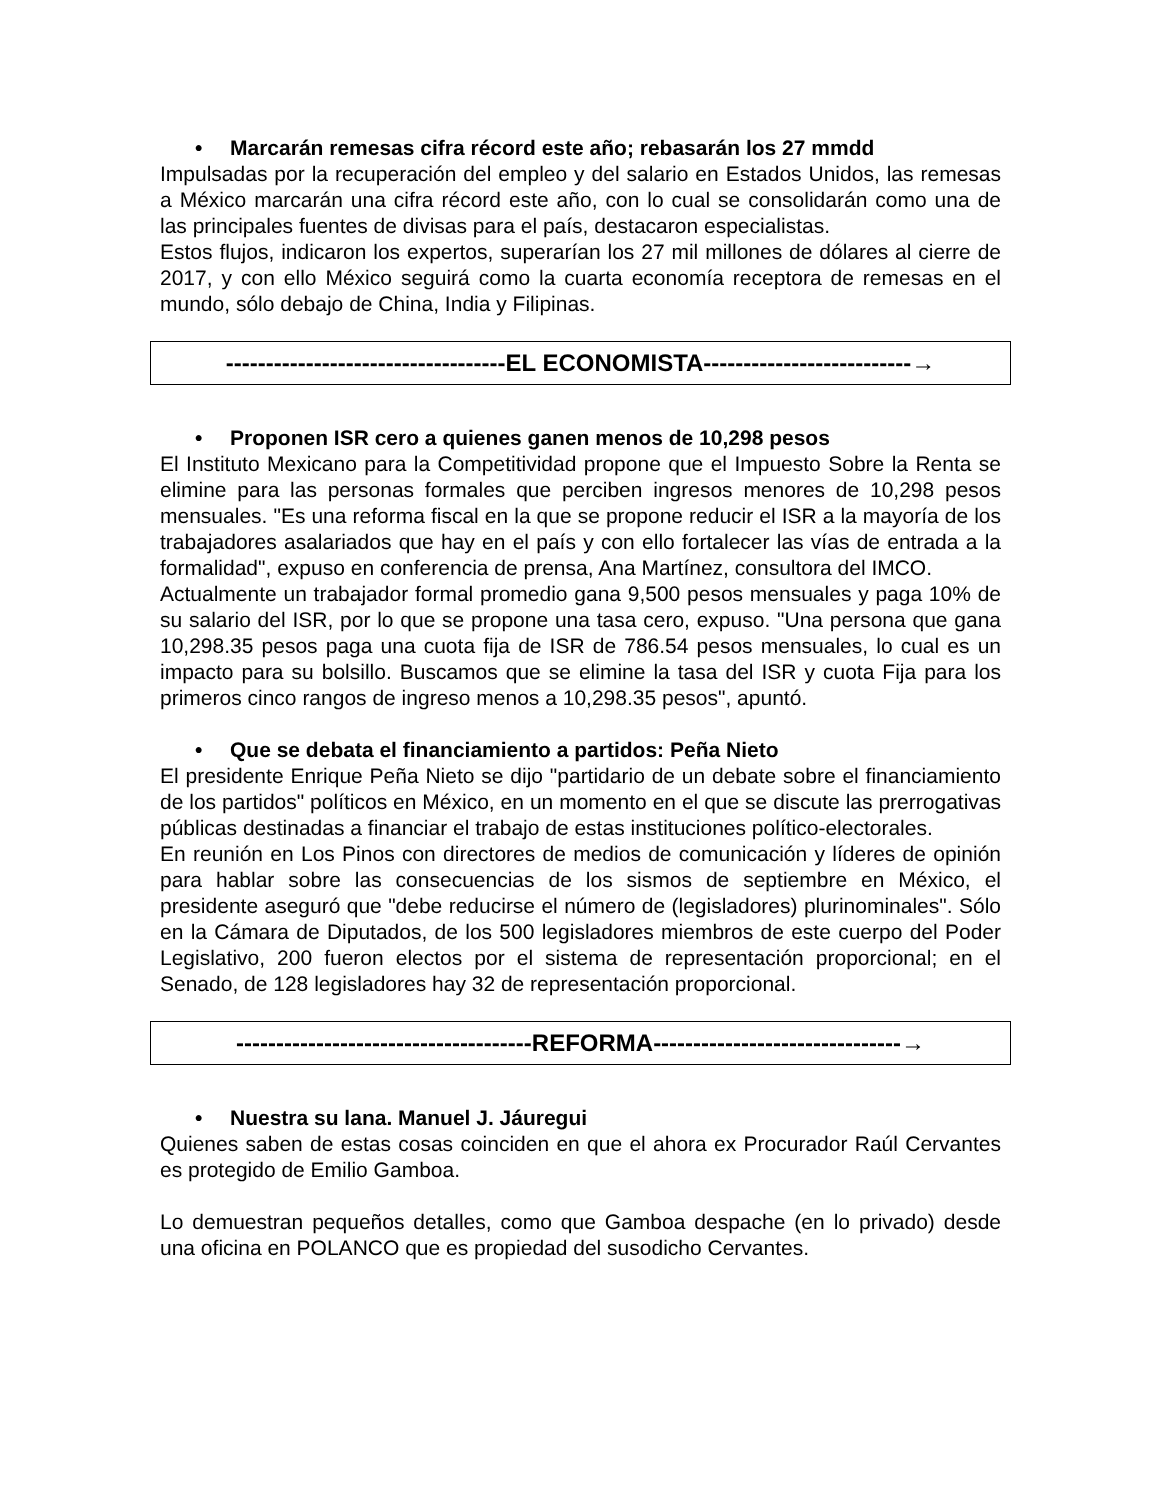• Marcarán remesas cifra récord este año; rebasarán los 27 mmdd
Impulsadas por la recuperación del empleo y del salario en Estados Unidos, las remesas a México marcarán una cifra récord este año, con lo cual se consolidarán como una de las principales fuentes de divisas para el país, destacaron especialistas.
Estos flujos, indicaron los expertos, superarían los 27 mil millones de dólares al cierre de 2017, y con ello México seguirá como la cuarta economía receptora de remesas en el mundo, sólo debajo de China, India y Filipinas.
-----------------------------------EL ECONOMISTA--------------------------→
• Proponen ISR cero a quienes ganen menos de 10,298 pesos
El Instituto Mexicano para la Competitividad propone que el Impuesto Sobre la Renta se elimine para las personas formales que perciben ingresos menores de 10,298 pesos mensuales. "Es una reforma fiscal en la que se propone reducir el ISR a la mayoría de los trabajadores asalariados que hay en el país y con ello fortalecer las vías de entrada a la formalidad", expuso en conferencia de prensa, Ana Martínez, consultora del IMCO.
Actualmente un trabajador formal promedio gana 9,500 pesos mensuales y paga 10% de su salario del ISR, por lo que se propone una tasa cero, expuso. "Una persona que gana 10,298.35 pesos paga una cuota fija de ISR de 786.54 pesos mensuales, lo cual es un impacto para su bolsillo. Buscamos que se elimine la tasa del ISR y cuota Fija para los primeros cinco rangos de ingreso menos a 10,298.35 pesos", apuntó.
• Que se debata el financiamiento a partidos: Peña Nieto
El presidente Enrique Peña Nieto se dijo "partidario de un debate sobre el financiamiento de los partidos" políticos en México, en un momento en el que se discute las prerrogativas públicas destinadas a financiar el trabajo de estas instituciones político-electorales.
En reunión en Los Pinos con directores de medios de comunicación y líderes de opinión para hablar sobre las consecuencias de los sismos de septiembre en México, el presidente aseguró que "debe reducirse el número de (legisladores) plurinominales". Sólo en la Cámara de Diputados, de los 500 legisladores miembros de este cuerpo del Poder Legislativo, 200 fueron electos por el sistema de representación proporcional; en el Senado, de 128 legisladores hay 32 de representación proporcional.
-------------------------------------REFORMA-------------------------------→
• Nuestra su lana. Manuel J. Jáuregui
Quienes saben de estas cosas coinciden en que el ahora ex Procurador Raúl Cervantes es protegido de Emilio Gamboa.
Lo demuestran pequeños detalles, como que Gamboa despache (en lo privado) desde una oficina en POLANCO que es propiedad del susodicho Cervantes.